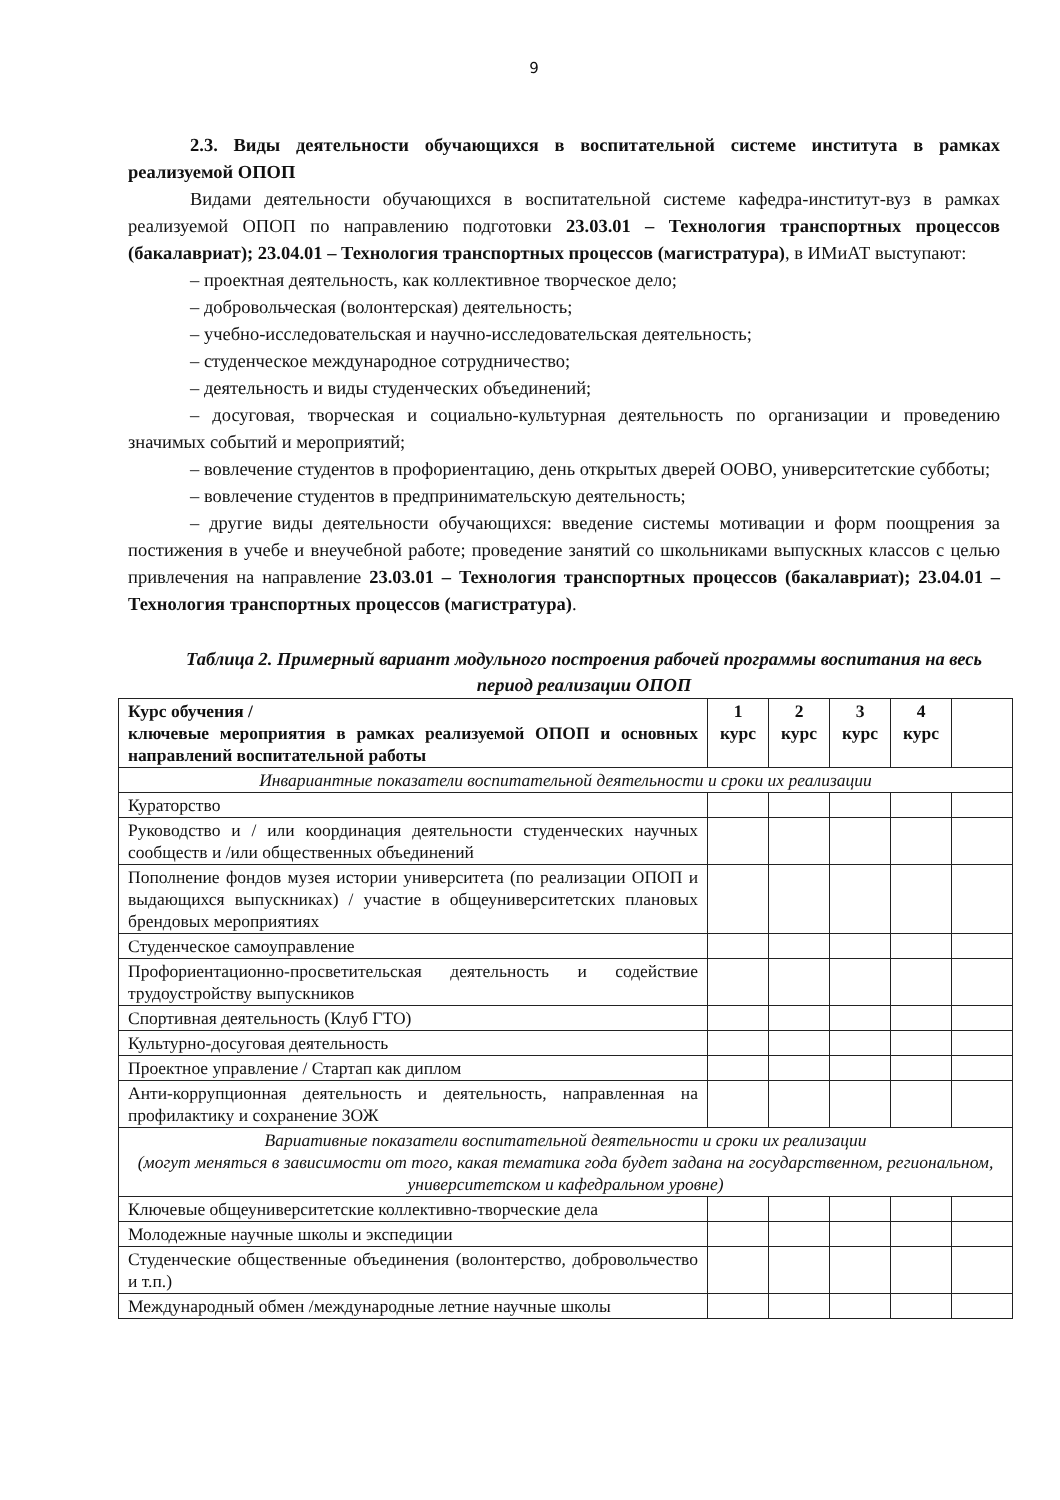9
2.3. Виды деятельности обучающихся в воспитательной системе института в рамках реализуемой ОПОП
Видами деятельности обучающихся в воспитательной системе кафедра-институт-вуз в рамках реализуемой ОПОП по направлению подготовки 23.03.01 – Технология транспортных процессов (бакалавриат); 23.04.01 – Технология транспортных процессов (магистратура), в ИМиАТ выступают:
– проектная деятельность, как коллективное творческое дело;
– добровольческая (волонтерская) деятельность;
– учебно-исследовательская и научно-исследовательская деятельность;
– студенческое международное сотрудничество;
– деятельность и виды студенческих объединений;
– досуговая, творческая и социально-культурная деятельность по организации и проведению значимых событий и мероприятий;
– вовлечение студентов в профориентацию, день открытых дверей ООВО, университетские субботы;
– вовлечение студентов в предпринимательскую деятельность;
– другие виды деятельности обучающихся: введение системы мотивации и форм поощрения за постижения в учебе и внеучебной работе; проведение занятий со школьниками выпускных классов с целью привлечения на направление 23.03.01 – Технология транспортных процессов (бакалавриат); 23.04.01 – Технология транспортных процессов (магистратура).
Таблица 2. Примерный вариант модульного построения рабочей программы воспитания на весь период реализации ОПОП
| Курс обучения / ключевые мероприятия в рамках реализуемой ОПОП и основных направлений воспитательной работы | 1 курс | 2 курс | 3 курс | 4 курс | |
| --- | --- | --- | --- | --- | --- |
| Инвариантные показатели воспитательной деятельности и сроки их реализации | | | | | |
| Кураторство | | | | | |
| Руководство и / или координация деятельности студенческих научных сообществ и /или общественных объединений | | | | | |
| Пополнение фондов музея истории университета (по реализации ОПОП и выдающихся выпускниках) / участие в общеуниверситетских плановых брендовых мероприятиях | | | | | |
| Студенческое самоуправление | | | | | |
| Профориентационно-просветительская деятельность и содействие трудоустройству выпускников | | | | | |
| Спортивная деятельность (Клуб ГТО) | | | | | |
| Культурно-досуговая деятельность | | | | | |
| Проектное управление / Стартап как диплом | | | | | |
| Анти-коррупционная деятельность и деятельность, направленная на профилактику и сохранение ЗОЖ | | | | | |
| Вариативные показатели воспитательной деятельности и сроки их реализации (могут меняться в зависимости от того, какая тематика года будет задана на государственном, региональном, университетском и кафедральном уровне) | | | | | |
| Ключевые общеуниверситетские коллективно-творческие дела | | | | | |
| Молодежные научные школы и экспедиции | | | | | |
| Студенческие общественные объединения (волонтерство, добровольчество и т.п.) | | | | | |
| Международный обмен /международные летние научные школы | | | | | |